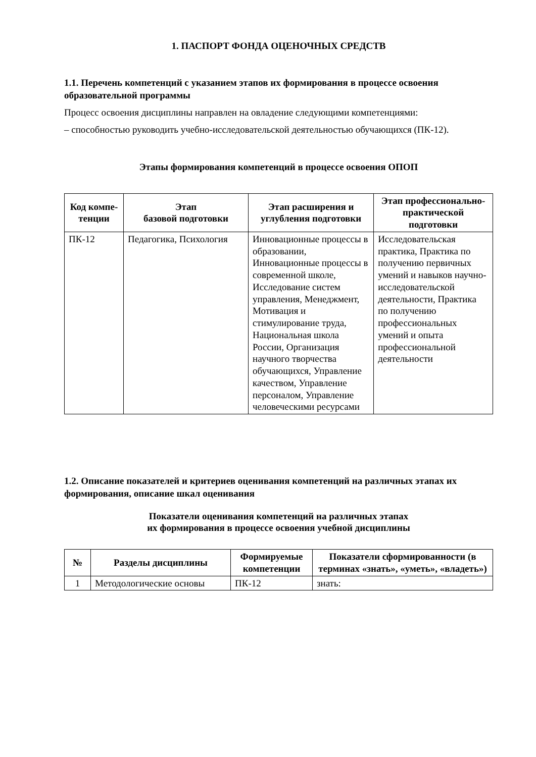1. ПАСПОРТ ФОНДА ОЦЕНОЧНЫХ СРЕДСТВ
1.1. Перечень компетенций с указанием этапов их формирования в процессе освоения образовательной программы
Процесс освоения дисциплины направлен на овладение следующими компетенциями:
– способностью руководить учебно-исследовательской деятельностью обучающихся (ПК-12).
Этапы формирования компетенций в процессе освоения ОПОП
| Код компе-тенции | Этап базовой подготовки | Этап расширения и углубления подготовки | Этап профессионально-практической подготовки |
| --- | --- | --- | --- |
| ПК-12 | Педагогика, Психология | Инновационные процессы в образовании, Инновационные процессы в современной школе, Исследование систем управления, Менеджмент, Мотивация и стимулирование труда, Национальная школа России, Организация научного творчества обучающихся, Управление качеством, Управление персоналом, Управление человеческими ресурсами | Исследовательская практика, Практика по получению первичных умений и навыков научно-исследовательской деятельности, Практика по получению профессиональных умений и опыта профессиональной деятельности |
1.2. Описание показателей и критериев оценивания компетенций на различных этапах их формирования, описание шкал оценивания
Показатели оценивания компетенций на различных этапах
их формирования в процессе освоения учебной дисциплины
| № | Разделы дисциплины | Формируемые компетенции | Показатели сформированности (в терминах «знать», «уметь», «владеть») |
| --- | --- | --- | --- |
| 1 | Методологические основы | ПК-12 | знать: |